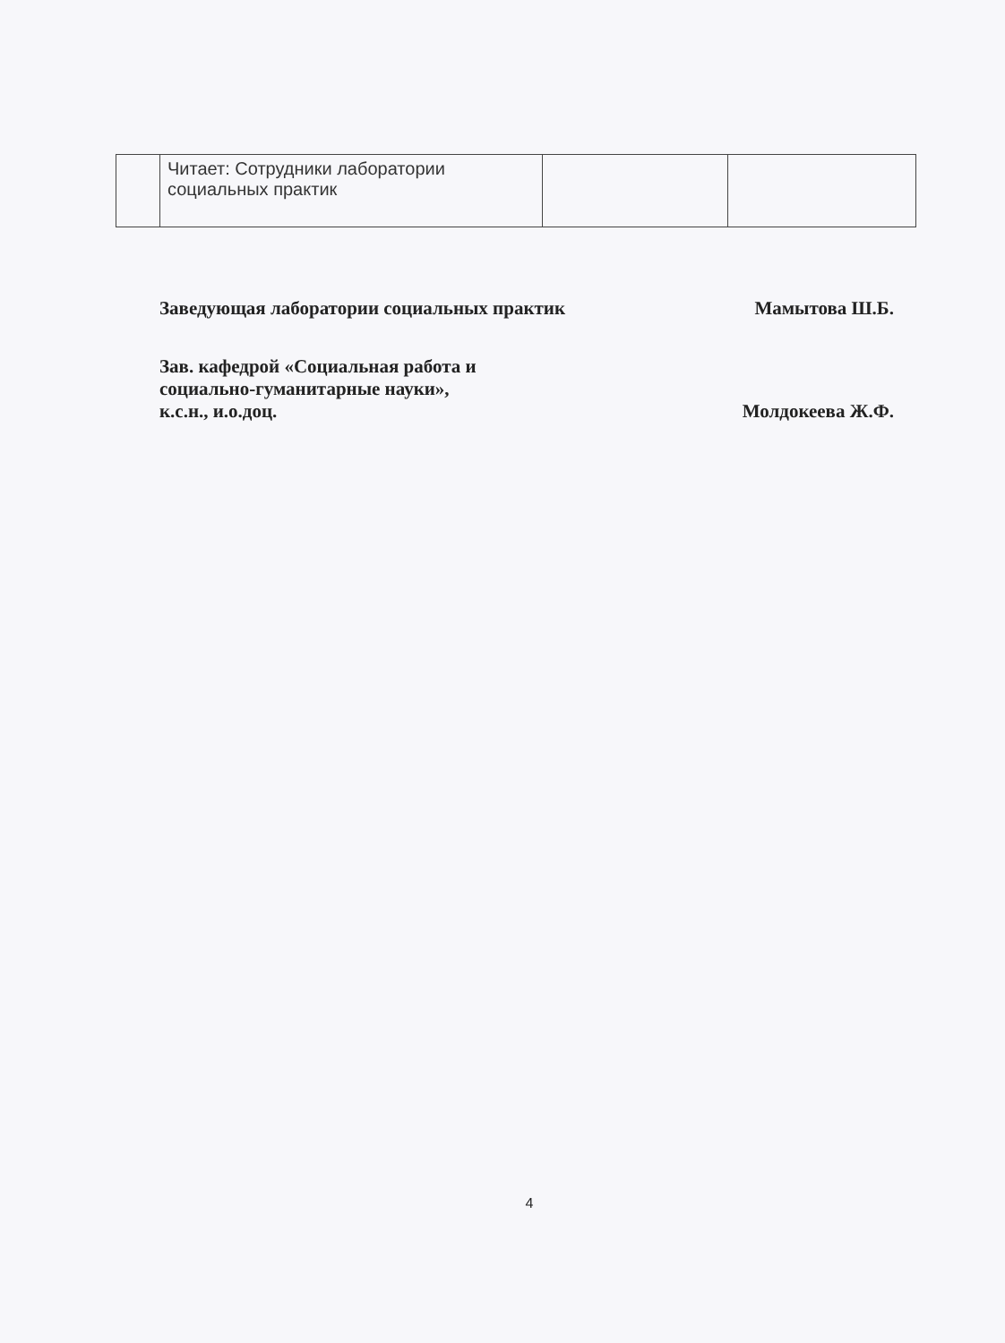| | Читает: Сотрудники лаборатории социальных практик | | |
Заведующая лаборатории социальных практик Мамытова Ш.Б.
Зав. кафедрой «Социальная работа и
социально-гуманитарные науки»,
к.с.н., и.о.доц. Молдокеева Ж.Ф.
4